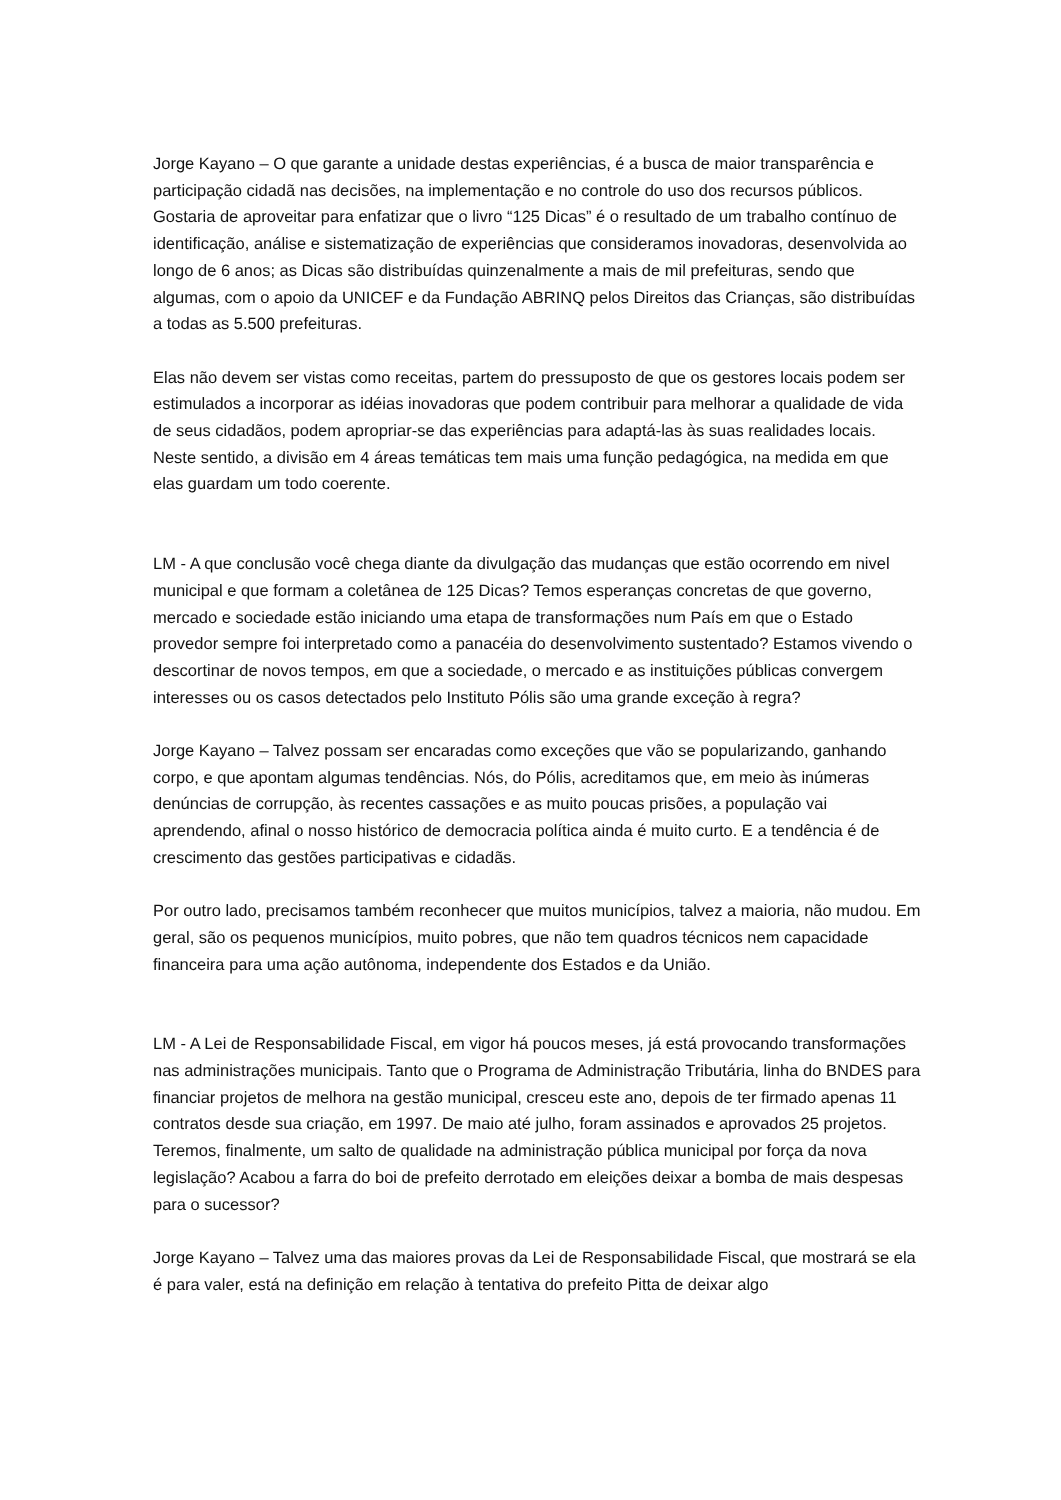Jorge Kayano – O que garante a unidade destas experiências, é a busca de maior transparência e participação cidadã nas decisões, na implementação e no controle do uso dos recursos públicos. Gostaria de aproveitar para enfatizar que o livro “125 Dicas” é o resultado de um trabalho contínuo de identificação, análise e sistematização de experiências que consideramos inovadoras, desenvolvida ao longo de 6 anos; as Dicas são distribuídas quinzenalmente a mais de mil prefeituras, sendo que algumas, com o apoio da UNICEF e da Fundação ABRINQ pelos Direitos das Crianças, são distribuídas a todas as 5.500 prefeituras.
Elas não devem ser vistas como receitas, partem do pressuposto de que os gestores locais podem ser estimulados a incorporar as idéias inovadoras que podem contribuir para melhorar a qualidade de vida de seus cidadãos, podem apropriar-se das experiências para adaptá-las às suas realidades locais. Neste sentido, a divisão em 4 áreas temáticas tem mais uma função pedagógica, na medida em que elas guardam um todo coerente.
LM - A que conclusão você chega diante da divulgação das mudanças que estão ocorrendo em nivel municipal e que formam a coletânea de 125 Dicas? Temos esperanças concretas de que governo, mercado e sociedade estão iniciando uma etapa de transformações num País em que o Estado provedor sempre foi interpretado como a panacéia do desenvolvimento sustentado? Estamos vivendo o descortinar de novos tempos, em que a sociedade, o mercado e as instituições públicas convergem interesses ou os casos detectados pelo Instituto Pólis são uma grande exceção à regra?
Jorge Kayano – Talvez possam ser encaradas como exceções que vão se popularizando, ganhando corpo, e que apontam algumas tendências. Nós, do Pólis, acreditamos que, em meio às inúmeras denúncias de corrupção, às recentes cassações e as muito poucas prisões, a população vai aprendendo, afinal o nosso histórico de democracia política ainda é muito curto. E a tendência é de crescimento das gestões participativas e cidadãs.
Por outro lado, precisamos também reconhecer que muitos municípios, talvez a maioria, não mudou. Em geral, são os pequenos municípios, muito pobres, que não tem quadros técnicos nem capacidade financeira para uma ação autônoma, independente dos Estados e da União.
LM - A Lei de Responsabilidade Fiscal, em vigor há poucos meses, já está provocando transformações nas administrações municipais. Tanto que o Programa de Administração Tributária, linha do BNDES para financiar projetos de melhora na gestão municipal, cresceu este ano, depois de ter firmado apenas 11 contratos desde sua criação, em 1997. De maio até julho, foram assinados e aprovados 25 projetos. Teremos, finalmente, um salto de qualidade na administração pública municipal por força da nova legislação? Acabou a farra do boi de prefeito derrotado em eleições deixar a bomba de mais despesas para o sucessor?
Jorge Kayano – Talvez uma das maiores provas da Lei de Responsabilidade Fiscal, que mostrará se ela é para valer, está na definição em relação à tentativa do prefeito Pitta de deixar algo